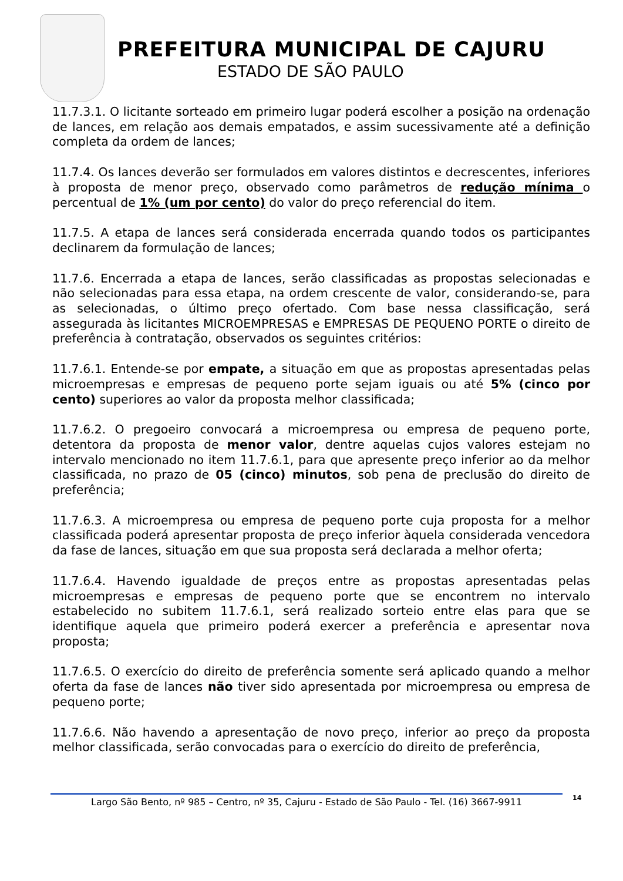PREFEITURA MUNICIPAL DE CAJURU
ESTADO DE SÃO PAULO
11.7.3.1. O licitante sorteado em primeiro lugar poderá escolher a posição na ordenação de lances, em relação aos demais empatados, e assim sucessivamente até a definição completa da ordem de lances;
11.7.4. Os lances deverão ser formulados em valores distintos e decrescentes, inferiores à proposta de menor preço, observado como parâmetros de redução mínima o percentual de 1% (um por cento) do valor do preço referencial do item.
11.7.5. A etapa de lances será considerada encerrada quando todos os participantes declinarem da formulação de lances;
11.7.6. Encerrada a etapa de lances, serão classificadas as propostas selecionadas e não selecionadas para essa etapa, na ordem crescente de valor, considerando-se, para as selecionadas, o último preço ofertado. Com base nessa classificação, será assegurada às licitantes MICROEMPRESAS e EMPRESAS DE PEQUENO PORTE o direito de preferência à contratação, observados os seguintes critérios:
11.7.6.1. Entende-se por empate, a situação em que as propostas apresentadas pelas microempresas e empresas de pequeno porte sejam iguais ou até 5% (cinco por cento) superiores ao valor da proposta melhor classificada;
11.7.6.2. O pregoeiro convocará a microempresa ou empresa de pequeno porte, detentora da proposta de menor valor, dentre aquelas cujos valores estejam no intervalo mencionado no item 11.7.6.1, para que apresente preço inferior ao da melhor classificada, no prazo de 05 (cinco) minutos, sob pena de preclusão do direito de preferência;
11.7.6.3. A microempresa ou empresa de pequeno porte cuja proposta for a melhor classificada poderá apresentar proposta de preço inferior àquela considerada vencedora da fase de lances, situação em que sua proposta será declarada a melhor oferta;
11.7.6.4. Havendo igualdade de preços entre as propostas apresentadas pelas microempresas e empresas de pequeno porte que se encontrem no intervalo estabelecido no subitem 11.7.6.1, será realizado sorteio entre elas para que se identifique aquela que primeiro poderá exercer a preferência e apresentar nova proposta;
11.7.6.5. O exercício do direito de preferência somente será aplicado quando a melhor oferta da fase de lances não tiver sido apresentada por microempresa ou empresa de pequeno porte;
11.7.6.6. Não havendo a apresentação de novo preço, inferior ao preço da proposta melhor classificada, serão convocadas para o exercício do direito de preferência,
Largo São Bento, nº 985 – Centro, nº 35, Cajuru - Estado de São Paulo - Tel. (16) 3667-9911
14